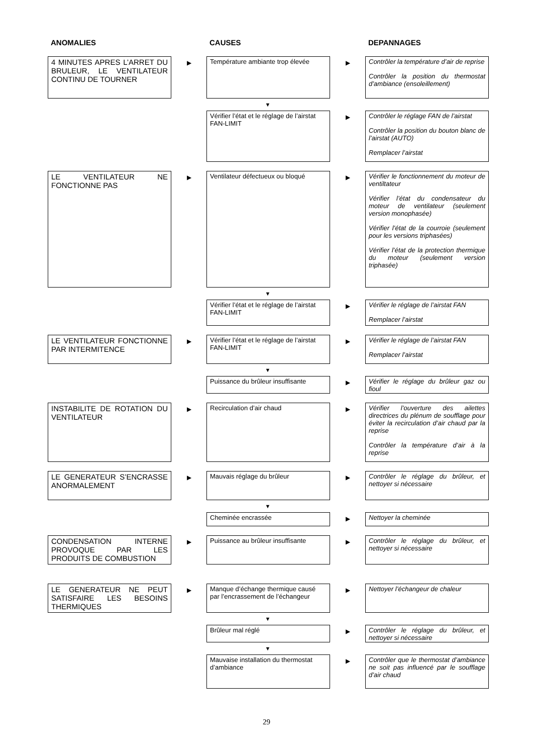ANOMALIES CAUSES DEPANNAGES
4 MINUTES APRES L’ARRET DU BRULEUR, LE VENTILATEUR CONTINU DE TOURNER
▶
Température ambiante trop élevée
▶
Contrôler la température d’air de reprise
Contrôler la position du thermostat d’ambiance (ensoleillement)
▼
Vérifier l’état et le réglage de l’airstat FAN-LIMIT
▶
Contrôler le réglage FAN de l’airstat
Contrôler la position du bouton blanc de l’airstat (AUTO)
Remplacer l’airstat
LE VENTILATEUR NE FONCTIONNE PAS
▶
Ventilateur défectueux ou bloqué
▶
Vérifier le fonctionnement du moteur de ventiltateur
Vérifier l’état du condensateur du moteur de ventilateur (seulement version monophasée)
Vérifier l’état de la courroie (seulement pour les versions triphasées)
Vérifier l’état de la protection thermique du moteur (seulement version triphasée)
▼
Vérifier l’état et le réglage de l’airstat FAN-LIMIT
▶
Vérifier le réglage de l’airstat FAN
Remplacer l’airstat
LE VENTILATEUR FONCTIONNE PAR INTERMITENCE
▶
Vérifier l’état et le réglage de l’airstat FAN-LIMIT
▶
Vérifier le réglage de l’airstat FAN
Remplacer l’airstat
▼
Puissance du brûleur insuffisante
▶
Vérifier le réglage du brûleur gaz ou fioul
INSTABILITE DE ROTATION DU VENTILATEUR
▶
Recirculation d’air chaud
▶
Vérifier l’ouverture des ailettes directrices du plénum de soufflage pour éviter la recirculation d’air chaud par la reprise
Contrôler la température d’air à la reprise
LE GENERATEUR S’ENCRASSE ANORMALEMENT
▶
Mauvais réglage du brûleur
▶
Contrôler le réglage du brûleur, et nettoyer si nécessaire
▼
Cheminée encrassée
▶
Nettoyer la cheminée
CONDENSATION INTERNE PROVOQUE PAR LES PRODUITS DE COMBUSTION
▶
Puissance au brûleur insuffisante
▶
Contrôler le réglage du brûleur, et nettoyer si nécessaire
LE GENERATEUR NE PEUT SATISFAIRE LES BESOINS THERMIQUES
▶
Manque d’échange thermique causé par l’encrassement de l’échangeur
▶
Nettoyer l’échangeur de chaleur
▼
Brûleur mal réglé
▶
Contrôler le réglage du brûleur, et nettoyer si nécessaire
▼
Mauvaise installation du thermostat d’ambiance
▶
Contrôler que le thermostat d’ambiance ne soit pas influencé par le soufflage d’air chaud
29